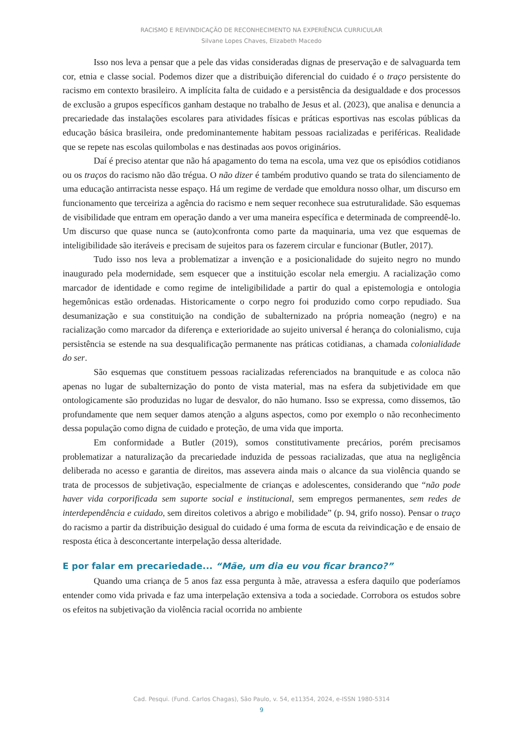RACISMO E REIVINDICAÇÃO DE RECONHECIMENTO NA EXPERIÊNCIA CURRICULAR
Silvane Lopes Chaves, Elizabeth Macedo
Isso nos leva a pensar que a pele das vidas consideradas dignas de preservação e de salvaguarda tem cor, etnia e classe social. Podemos dizer que a distribuição diferencial do cuidado é o traço persistente do racismo em contexto brasileiro. A implícita falta de cuidado e a persistência da desigualdade e dos processos de exclusão a grupos específicos ganham destaque no trabalho de Jesus et al. (2023), que analisa e denuncia a precariedade das instalações escolares para atividades físicas e práticas esportivas nas escolas públicas da educação básica brasileira, onde predominantemente habitam pessoas racializadas e periféricas. Realidade que se repete nas escolas quilombolas e nas destinadas aos povos originários.
Daí é preciso atentar que não há apagamento do tema na escola, uma vez que os episódios cotidianos ou os traços do racismo não dão trégua. O não dizer é também produtivo quando se trata do silenciamento de uma educação antirracista nesse espaço. Há um regime de verdade que emoldura nosso olhar, um discurso em funcionamento que terceiriza a agência do racismo e nem sequer reconhece sua estruturalidade. São esquemas de visibilidade que entram em operação dando a ver uma maneira específica e determinada de compreendê-lo. Um discurso que quase nunca se (auto)confronta como parte da maquinaria, uma vez que esquemas de inteligibilidade são iteráveis e precisam de sujeitos para os fazerem circular e funcionar (Butler, 2017).
Tudo isso nos leva a problematizar a invenção e a posicionalidade do sujeito negro no mundo inaugurado pela modernidade, sem esquecer que a instituição escolar nela emergiu. A racialização como marcador de identidade e como regime de inteligibilidade a partir do qual a epistemologia e ontologia hegemônicas estão ordenadas. Historicamente o corpo negro foi produzido como corpo repudiado. Sua desumanização e sua constituição na condição de subalternizado na própria nomeação (negro) e na racialização como marcador da diferença e exterioridade ao sujeito universal é herança do colonialismo, cuja persistência se estende na sua desqualificação permanente nas práticas cotidianas, a chamada colonialidade do ser.
São esquemas que constituem pessoas racializadas referenciados na branquitude e as coloca não apenas no lugar de subalternização do ponto de vista material, mas na esfera da subjetividade em que ontologicamente são produzidas no lugar de desvalor, do não humano. Isso se expressa, como dissemos, tão profundamente que nem sequer damos atenção a alguns aspectos, como por exemplo o não reconhecimento dessa população como digna de cuidado e proteção, de uma vida que importa.
Em conformidade a Butler (2019), somos constitutivamente precários, porém precisamos problematizar a naturalização da precariedade induzida de pessoas racializadas, que atua na negligência deliberada no acesso e garantia de direitos, mas assevera ainda mais o alcance da sua violência quando se trata de processos de subjetivação, especialmente de crianças e adolescentes, considerando que “não pode haver vida corporificada sem suporte social e institucional, sem empregos permanentes, sem redes de interdependência e cuidado, sem direitos coletivos a abrigo e mobilidade” (p. 94, grifo nosso). Pensar o traço do racismo a partir da distribuição desigual do cuidado é uma forma de escuta da reivindicação e de ensaio de resposta ética à desconcertante interpelação dessa alteridade.
E por falar em precariedade... “Mãe, um dia eu vou ficar branco?”
Quando uma criança de 5 anos faz essa pergunta à mãe, atravessa a esfera daquilo que poderíamos entender como vida privada e faz uma interpelação extensiva a toda a sociedade. Corrobora os estudos sobre os efeitos na subjetivação da violência racial ocorrida no ambiente
Cad. Pesqui. (Fund. Carlos Chagas), São Paulo, v. 54, e11354, 2024, e-ISSN 1980-5314
9